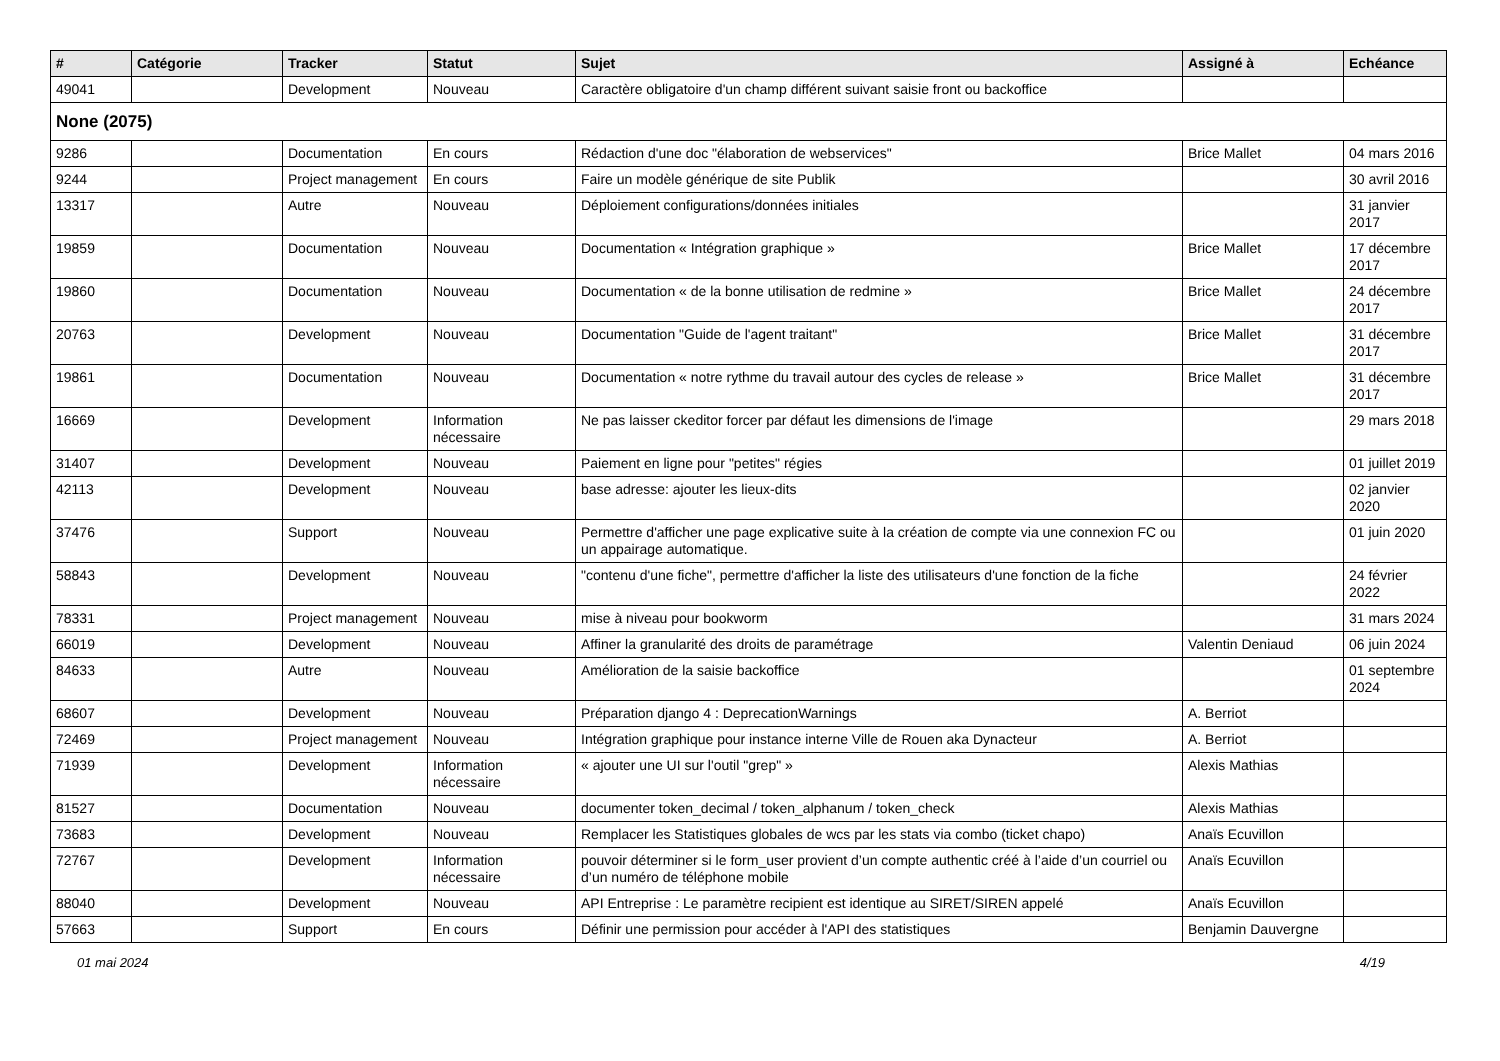| # | Catégorie | Tracker | Statut | Sujet | Assigné à | Echéance |
| --- | --- | --- | --- | --- | --- | --- |
| 49041 | | Development | Nouveau | Caractère obligatoire d'un champ différent suivant saisie front ou backoffice | | |
| None (2075) | | | | | | |
| 9286 | | Documentation | En cours | Rédaction d'une doc "élaboration de webservices" | Brice Mallet | 04 mars 2016 |
| 9244 | | Project management | En cours | Faire un modèle générique de site Publik | | 30 avril 2016 |
| 13317 | | Autre | Nouveau | Déploiement configurations/données initiales | | 31 janvier 2017 |
| 19859 | | Documentation | Nouveau | Documentation « Intégration graphique » | Brice Mallet | 17 décembre 2017 |
| 19860 | | Documentation | Nouveau | Documentation « de la bonne utilisation de redmine » | Brice Mallet | 24 décembre 2017 |
| 20763 | | Development | Nouveau | Documentation "Guide de l'agent traitant" | Brice Mallet | 31 décembre 2017 |
| 19861 | | Documentation | Nouveau | Documentation « notre rythme du travail autour des cycles de release » | Brice Mallet | 31 décembre 2017 |
| 16669 | | Development | Information nécessaire | Ne pas laisser ckeditor forcer par défaut les dimensions de l'image | | 29 mars 2018 |
| 31407 | | Development | Nouveau | Paiement en ligne pour "petites" régies | | 01 juillet 2019 |
| 42113 | | Development | Nouveau | base adresse: ajouter les lieux-dits | | 02 janvier 2020 |
| 37476 | | Support | Nouveau | Permettre d'afficher une page explicative suite à la création de compte via une connexion FC ou un appairage automatique. | | 01 juin 2020 |
| 58843 | | Development | Nouveau | "contenu d'une fiche", permettre d'afficher la liste des utilisateurs d'une fonction de la fiche | | 24 février 2022 |
| 78331 | | Project management | Nouveau | mise à niveau pour bookworm | | 31 mars 2024 |
| 66019 | | Development | Nouveau | Affiner la granularité des droits de paramétrage | Valentin Deniaud | 06 juin 2024 |
| 84633 | | Autre | Nouveau | Amélioration de la saisie backoffice | | 01 septembre 2024 |
| 68607 | | Development | Nouveau | Préparation django 4 : DeprecationWarnings | A. Berriot | |
| 72469 | | Project management | Nouveau | Intégration graphique pour instance interne Ville de Rouen aka Dynacteur | A. Berriot | |
| 71939 | | Development | Information nécessaire | « ajouter une UI sur l'outil "grep" » | Alexis Mathias | |
| 81527 | | Documentation | Nouveau | documenter token_decimal / token_alphanum / token_check | Alexis Mathias | |
| 73683 | | Development | Nouveau | Remplacer les Statistiques globales de wcs par les stats via combo (ticket chapo) | Anaïs Ecuvillon | |
| 72767 | | Development | Information nécessaire | pouvoir déterminer si le form_user provient d’un compte authentic créé à l’aide d’un courriel ou d’un numéro de téléphone mobile | Anaïs Ecuvillon | |
| 88040 | | Development | Nouveau | API Entreprise : Le paramètre recipient est identique au SIRET/SIREN appelé | Anaïs Ecuvillon | |
| 57663 | | Support | En cours | Définir une permission pour accéder à l'API des statistiques | Benjamin Dauvergne | |
01 mai 2024 4/19